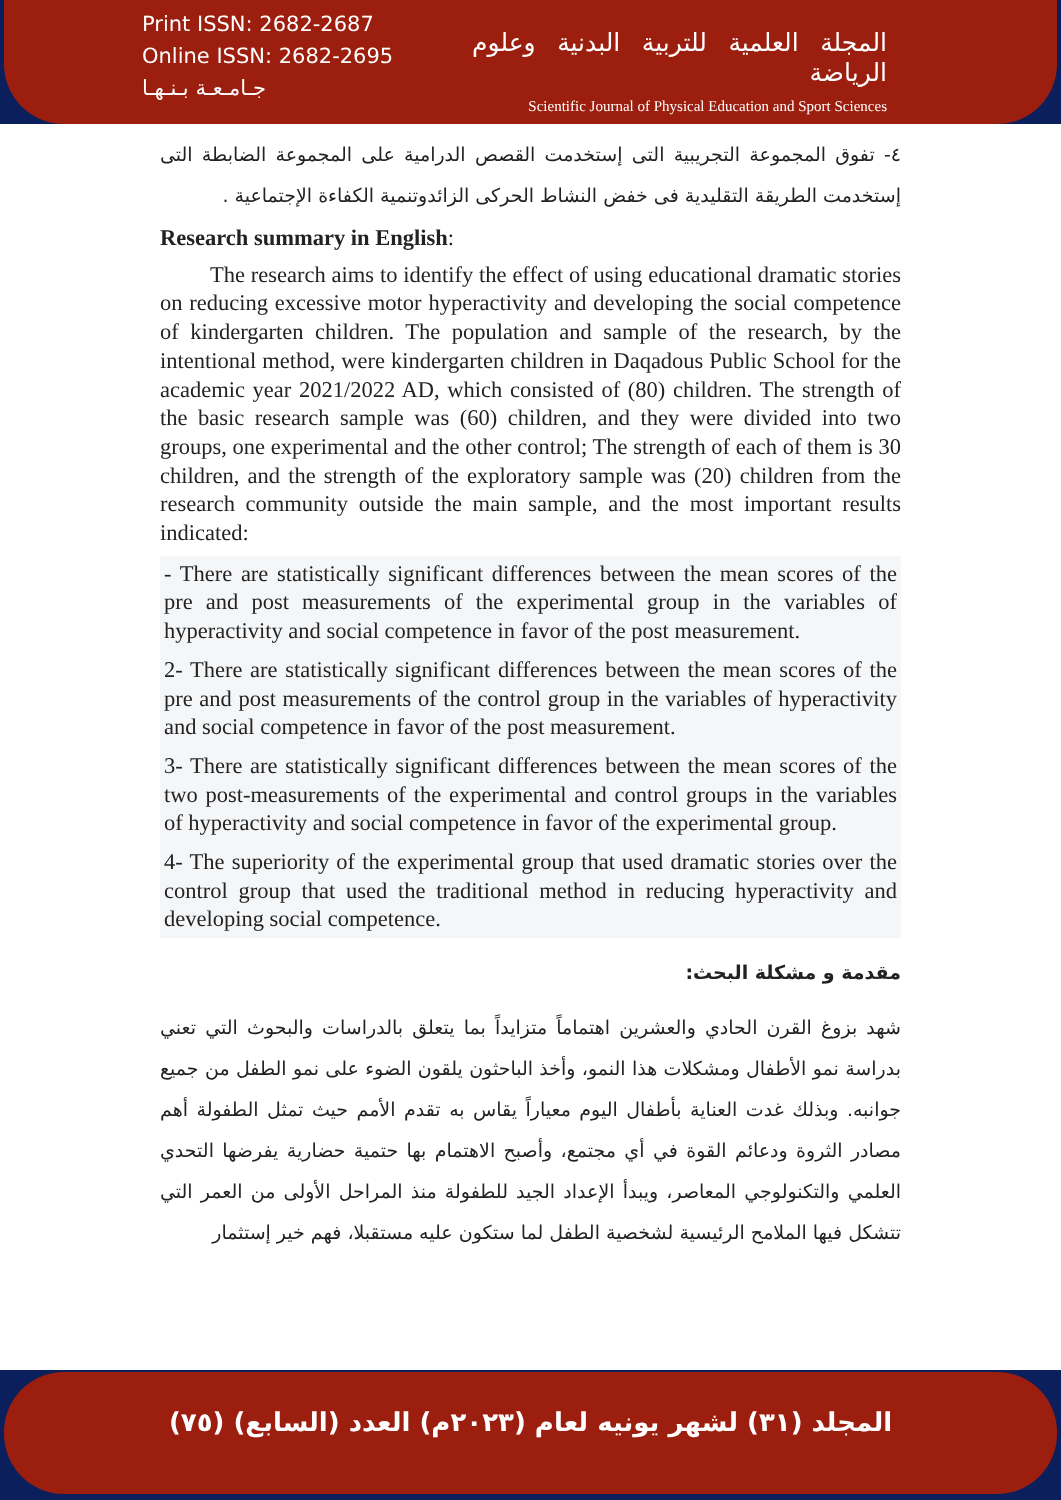Print ISSN: 2682-2687
Online ISSN: 2682-2695
جـامـعـة بـنـهـا
المجلة العلمية للتربية البدنية وعلوم الرياضة
Scientific Journal of Physical Education and Sport Sciences
٤- تفوق المجموعة التجريبية التى إستخدمت القصص الدرامية على المجموعة الضابطة التى إستخدمت الطريقة التقليدية فى خفض النشاط الحركى الزائدوتنمية الكفاءة الإجتماعية .
Research summary in English:
The research aims to identify the effect of using educational dramatic stories on reducing excessive motor hyperactivity and developing the social competence of kindergarten children. The population and sample of the research, by the intentional method, were kindergarten children in Daqadous Public School for the academic year 2021/2022 AD, which consisted of (80) children. The strength of the basic research sample was (60) children, and they were divided into two groups, one experimental and the other control; The strength of each of them is 30 children, and the strength of the exploratory sample was (20) children from the research community outside the main sample, and the most important results indicated:
- There are statistically significant differences between the mean scores of the pre and post measurements of the experimental group in the variables of hyperactivity and social competence in favor of the post measurement.
2- There are statistically significant differences between the mean scores of the pre and post measurements of the control group in the variables of hyperactivity and social competence in favor of the post measurement.
3- There are statistically significant differences between the mean scores of the two post-measurements of the experimental and control groups in the variables of hyperactivity and social competence in favor of the experimental group.
4- The superiority of the experimental group that used dramatic stories over the control group that used the traditional method in reducing hyperactivity and developing social competence.
مقدمة و مشكلة البحث:
شهد بزوغ القرن الحادي والعشرين اهتماماً متزايداً بما يتعلق بالدراسات والبحوث التي تعني بدراسة نمو الأطفال ومشكلات هذا النمو، وأخذ الباحثون يلقون الضوء على نمو الطفل من جميع جوانبه. وبذلك غدت العناية بأطفال اليوم معياراً يقاس به تقدم الأمم حيث تمثل الطفولة أهم مصادر الثروة ودعائم القوة في أي مجتمع، وأصبح الاهتمام بها حتمية حضارية يفرضها التحدي العلمي والتكنولوجي المعاصر، ويبدأ الإعداد الجيد للطفولة منذ المراحل الأولى من العمر التي تتشكل فيها الملامح الرئيسية لشخصية الطفل لما ستكون عليه مستقبلا، فهم خير إستثمار
المجلد (٣١) لشهر يونيه لعام (٢٠٢٣م) العدد (السابع) (٧٥)